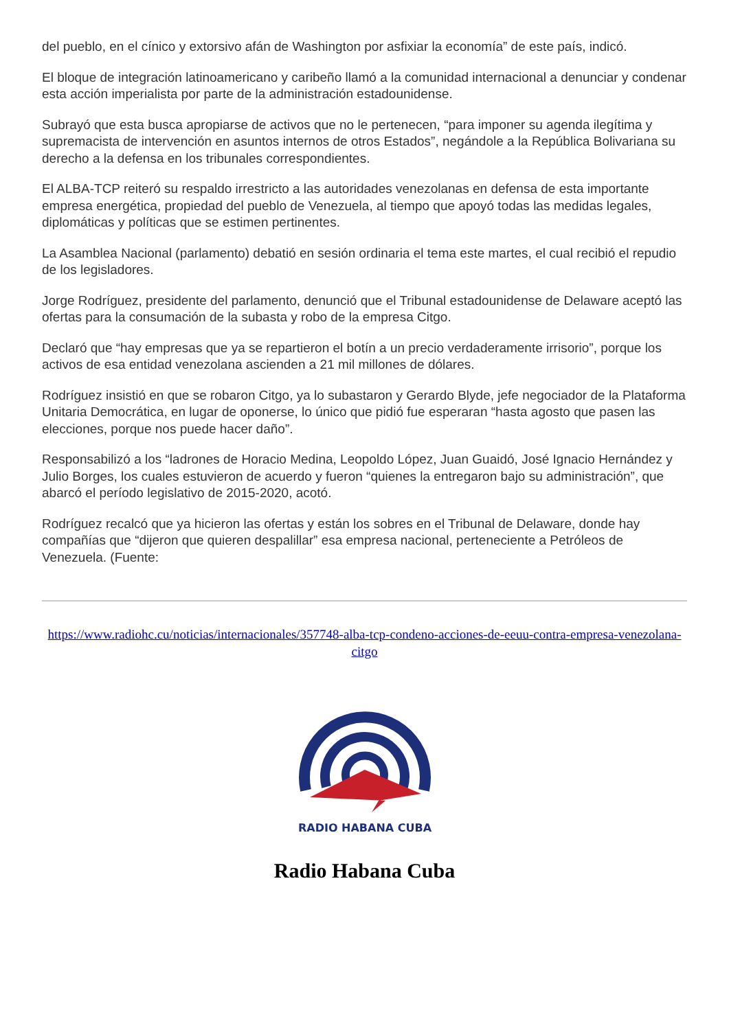del pueblo, en el cínico y extorsivo afán de Washington por asfixiar la economía” de este país, indicó.
El bloque de integración latinoamericano y caribeño llamó a la comunidad internacional a denunciar y condenar esta acción imperialista por parte de la administración estadounidense.
Subrayó que esta busca apropiarse de activos que no le pertenecen, “para imponer su agenda ilegítima y supremacista de intervención en asuntos internos de otros Estados”, negándole a la República Bolivariana su derecho a la defensa en los tribunales correspondientes.
El ALBA-TCP reiteró su respaldo irrestricto a las autoridades venezolanas en defensa de esta importante empresa energética, propiedad del pueblo de Venezuela, al tiempo que apoyó todas las medidas legales, diplomáticas y políticas que se estimen pertinentes.
La Asamblea Nacional (parlamento) debatió en sesión ordinaria el tema este martes, el cual recibió el repudio de los legisladores.
Jorge Rodríguez, presidente del parlamento, denunció que el Tribunal estadounidense de Delaware aceptó las ofertas para la consumación de la subasta y robo de la empresa Citgo.
Declaró que “hay empresas que ya se repartieron el botín a un precio verdaderamente irrisorio”, porque los activos de esa entidad venezolana ascienden a 21 mil millones de dólares.
Rodríguez insistió en que se robaron Citgo, ya lo subastaron y Gerardo Blyde, jefe negociador de la Plataforma Unitaria Democrática, en lugar de oponerse, lo único que pidió fue esperaran “hasta agosto que pasen las elecciones, porque nos puede hacer daño”.
Responsabilizó a los “ladrones de Horacio Medina, Leopoldo López, Juan Guaidó, José Ignacio Hernández y Julio Borges, los cuales estuvieron de acuerdo y fueron “quienes la entregaron bajo su administración”, que abarcó el período legislativo de 2015-2020, acotó.
Rodríguez recalcó que ya hicieron las ofertas y están los sobres en el Tribunal de Delaware, donde hay compañías que “dijeron que quieren despalillar” esa empresa nacional, perteneciente a Petróleos de Venezuela. (Fuente:
https://www.radiohc.cu/noticias/internacionales/357748-alba-tcp-condeno-acciones-de-eeuu-contra-empresa-venezolana-citgo
RADIO HABANA CUBA
Radio Habana Cuba